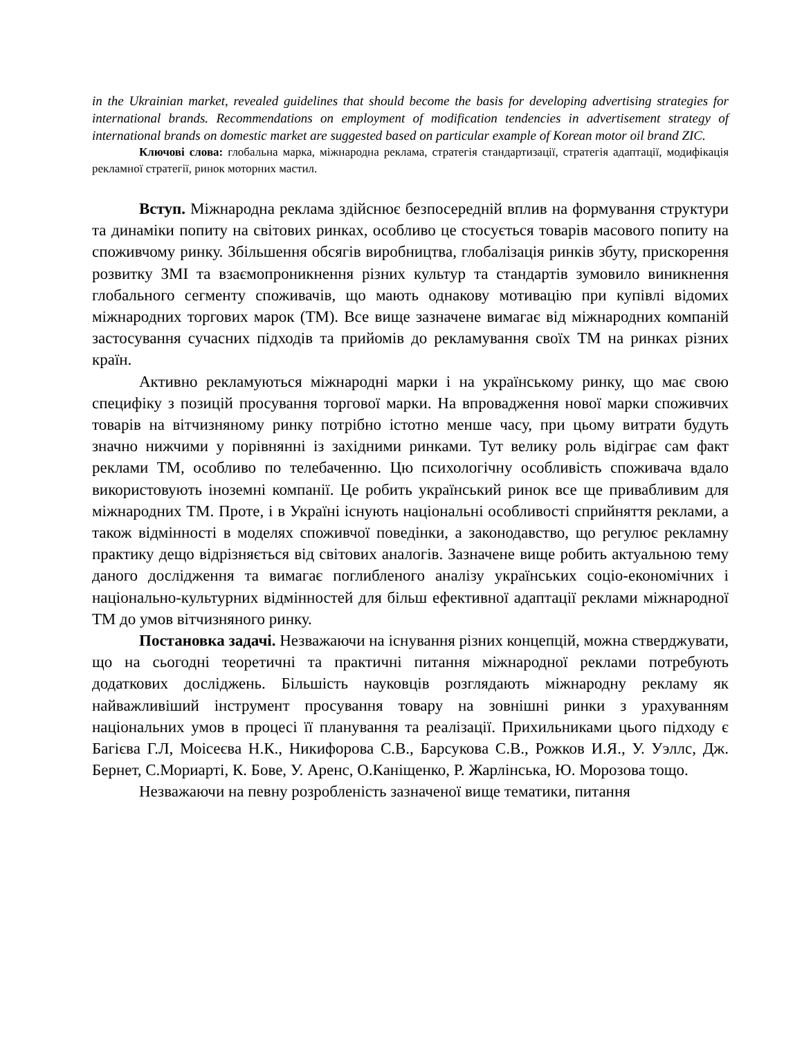in the Ukrainian market, revealed guidelines that should become the basis for developing advertising strategies for international brands. Recommendations on employment of modification tendencies in advertisement strategy of international brands on domestic market are suggested based on particular example of Korean motor oil brand ZIC.
Ключові слова: глобальна марка, міжнародна реклама, стратегія стандартизації, стратегія адаптації, модифікація рекламної стратегії, ринок моторних мастил.
Вступ. Міжнародна реклама здійснює безпосередній вплив на формування структури та динаміки попиту на світових ринках, особливо це стосується товарів масового попиту на споживчому ринку. Збільшення обсягів виробництва, глобалізація ринків збуту, прискорення розвитку ЗМІ та взаємопроникнення різних культур та стандартів зумовило виникнення глобального сегменту споживачів, що мають однакову мотивацію при купівлі відомих міжнародних торгових марок (ТМ). Все вище зазначене вимагає від міжнародних компаній застосування сучасних підходів та прийомів до рекламування своїх ТМ на ринках різних країн.
Активно рекламуються міжнародні марки і на українському ринку, що має свою специфіку з позицій просування торгової марки. На впровадження нової марки споживчих товарів на вітчизняному ринку потрібно істотно менше часу, при цьому витрати будуть значно нижчими у порівнянні із західними ринками. Тут велику роль відіграє сам факт реклами ТМ, особливо по телебаченню. Цю психологічну особливість споживача вдало використовують іноземні компанії. Це робить український ринок все ще привабливим для міжнародних ТМ. Проте, і в Україні існують національні особливості сприйняття реклами, а також відмінності в моделях споживчої поведінки, а законодавство, що регулює рекламну практику дещо відрізняється від світових аналогів. Зазначене вище робить актуальною тему даного дослідження та вимагає поглибленого аналізу українських соціо-економічних і національно-культурних відмінностей для більш ефективної адаптації реклами міжнародної ТМ до умов вітчизняного ринку.
Постановка задачі. Незважаючи на існування різних концепцій, можна стверджувати, що на сьогодні теоретичні та практичні питання міжнародної реклами потребують додаткових досліджень. Більшість науковців розглядають міжнародну рекламу як найважливіший інструмент просування товару на зовнішні ринки з урахуванням національних умов в процесі її планування та реалізації. Прихильниками цього підходу є Багієва Г.Л, Моісеєва Н.К., Никифорова С.В., Барсукова С.В., Рожков И.Я., У. Уэллс, Дж. Бернет, С.Мориарті, К. Бове, У. Аренс, О.Каніщенко, Р. Жарлінська, Ю. Морозова тощо.
Незважаючи на певну розробленість зазначеної вище тематики, питання